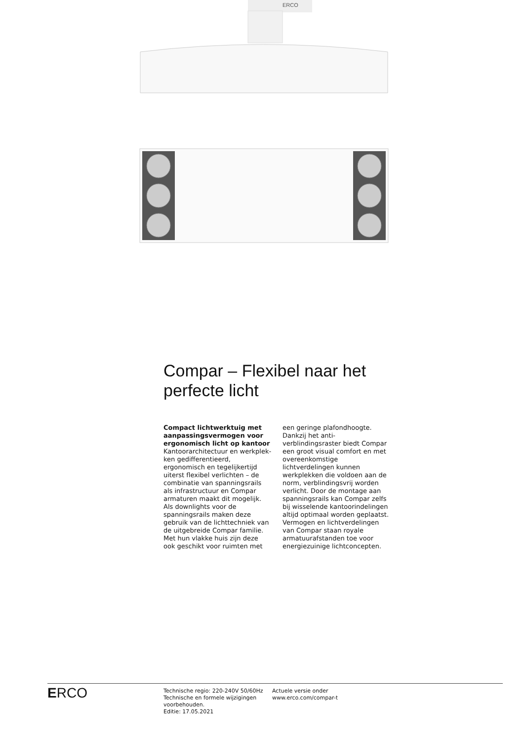ERCO
Compar – Flexibel naar het perfecte licht
Compact lichtwerktuig met aanpassingsvermogen voor ergo­nomisch licht op kantoor
Kantoorarchitectuur en werkplek­ken gedifferentieerd, ergonomisch en tegelijkertijd uiterst flexibel verlichten – de combinatie van spanningsrails als infrastructuur en Compar armaturen maakt dit mogelijk. Als downlights voor de spanningsrails maken deze gebruik van de lichttechniek van de uitge­breide Compar familie. Met hun vlakke huis zijn deze ook geschikt voor ruimten met een geringe plafondhoogte. Dankzij het anti­verblindingsraster biedt Compar een groot visual comfort en met overeenkomstige lichtverdelingen kunnen werkplekken die voldoen aan de norm, verblindingsvrij wor­den verlicht. Door de montage aan spanningsrails kan Compar zelfs bij wisselende kantoorindelingen altijd optimaal worden geplaatst. Vermogen en lichtverdelingen van Compar staan royale armatuuraf­standen toe voor energiezuinige lichtconcepten.
ERCO
Technische regio: 220-240V 50/60Hz
Technische en formele wijzigingen voorbehouden.
Editie: 17.05.2021
Actuele versie onder
www.erco.com/compar-t